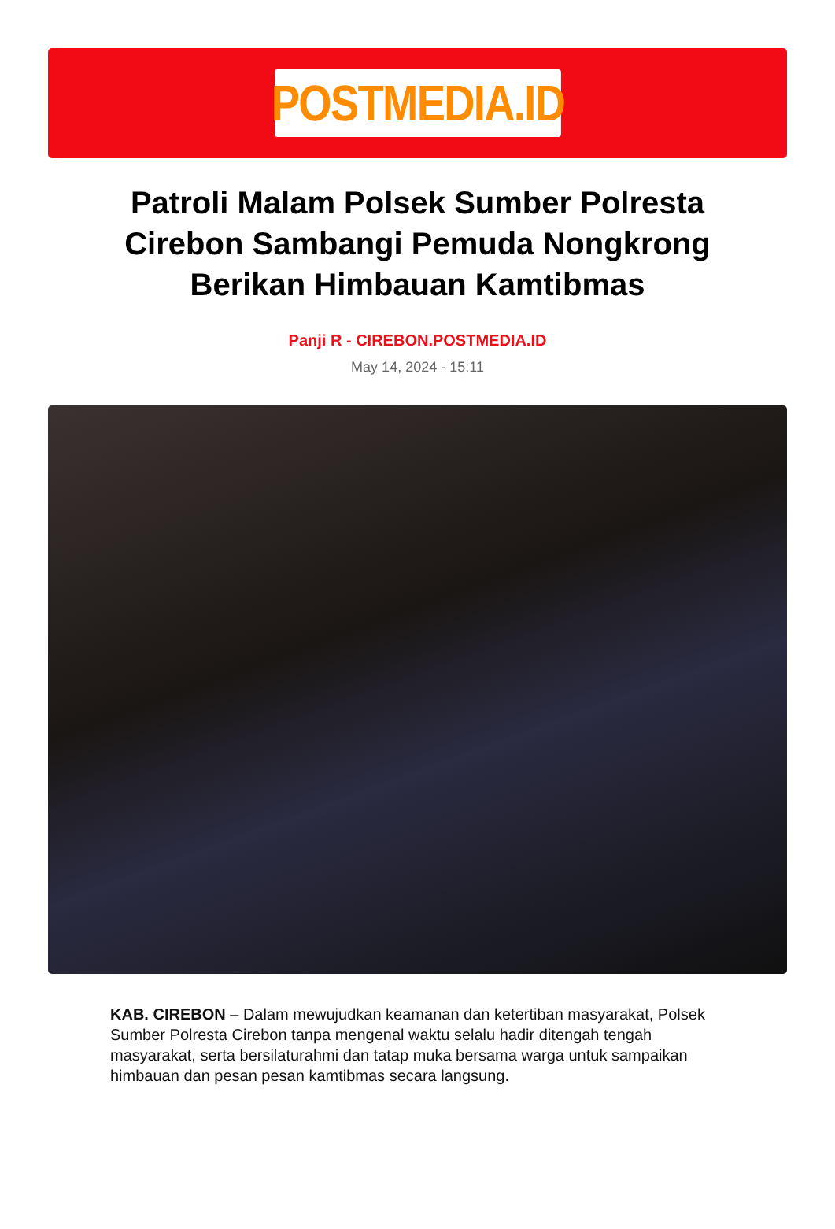POSTMEDIA.ID
Patroli Malam Polsek Sumber Polresta Cirebon Sambangi Pemuda Nongkrong Berikan Himbauan Kamtibmas
Panji R - CIREBON.POSTMEDIA.ID
May 14, 2024 - 15:11
KAB. CIREBON – Dalam mewujudkan keamanan dan ketertiban masyarakat, Polsek Sumber Polresta Cirebon tanpa mengenal waktu selalu hadir ditengah tengah masyarakat, serta bersilaturahmi dan tatap muka bersama warga untuk sampaikan himbauan dan pesan pesan kamtibmas secara langsung.